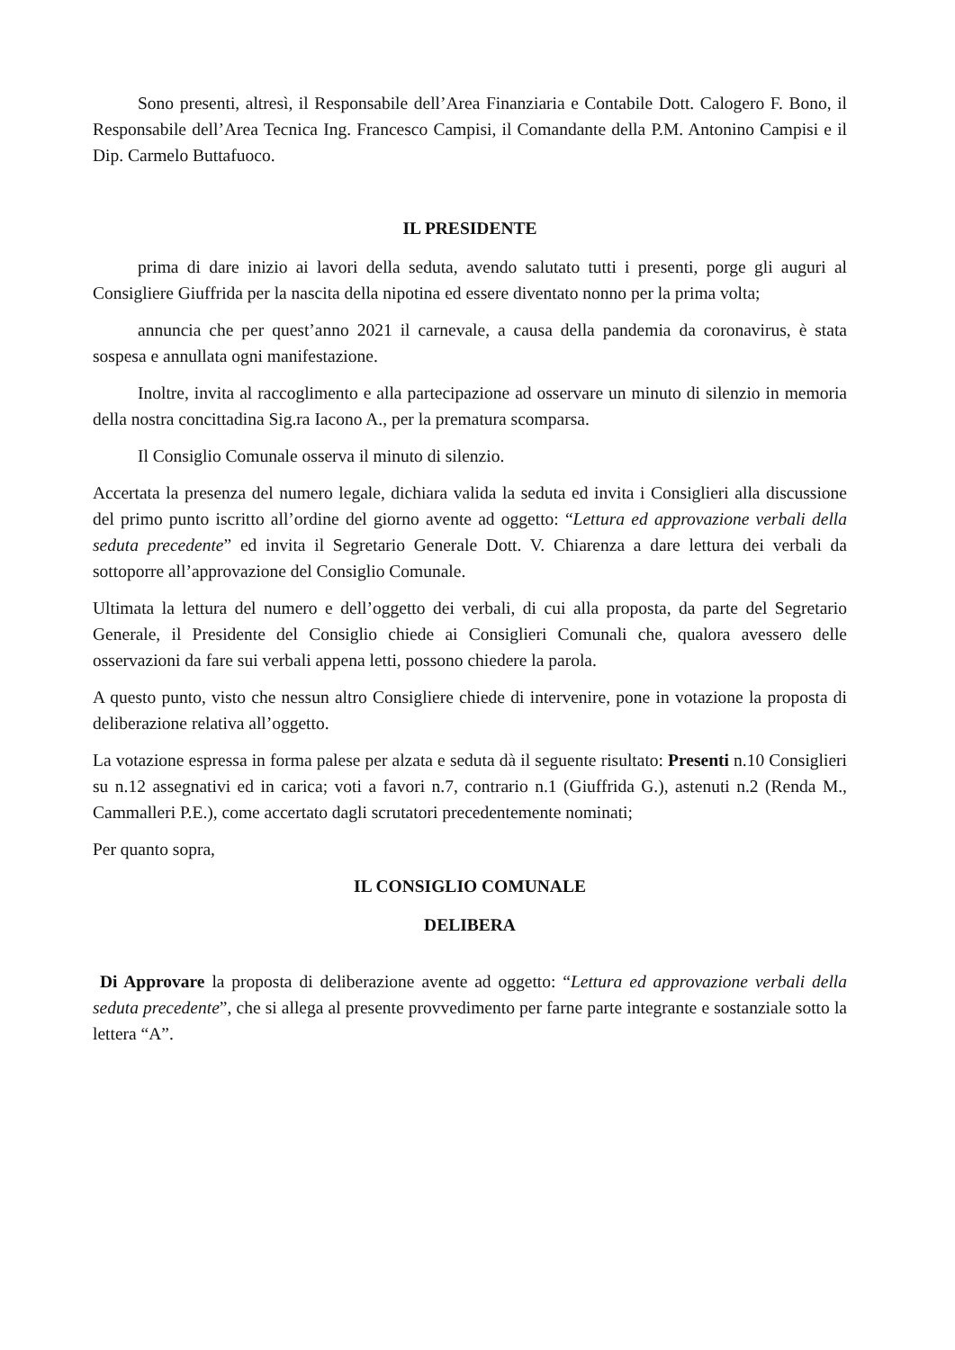Sono presenti, altresì, il Responsabile dell’Area Finanziaria e Contabile Dott. Calogero F. Bono, il Responsabile dell’Area Tecnica Ing. Francesco Campisi, il Comandante della P.M. Antonino Campisi e il Dip. Carmelo Buttafuoco.
IL PRESIDENTE
prima di dare inizio ai lavori della seduta, avendo salutato tutti i presenti, porge gli auguri al Consigliere Giuffrida per la nascita della nipotina ed essere diventato nonno per la prima volta;
annuncia che per quest’anno 2021 il carnevale, a causa della pandemia da coronavirus, è stata sospesa e annullata ogni manifestazione.
Inoltre, invita al raccoglimento e alla partecipazione ad osservare un minuto di silenzio in memoria della nostra concittadina Sig.ra Iacono A., per la prematura scomparsa.
Il Consiglio Comunale osserva il minuto di silenzio.
Accertata la presenza del numero legale, dichiara valida la seduta ed invita i Consiglieri alla discussione del primo punto iscritto all’ordine del giorno avente ad oggetto: “Lettura ed approvazione verbali della seduta precedente” ed invita il Segretario Generale Dott. V. Chiarenza a dare lettura dei verbali da sottoporre all’approvazione del Consiglio Comunale.
Ultimata la lettura del numero e dell’oggetto dei verbali, di cui alla proposta, da parte del Segretario Generale, il Presidente del Consiglio chiede ai Consiglieri Comunali che, qualora avessero delle osservazioni da fare sui verbali appena letti, possono chiedere la parola.
A questo punto, visto che nessun altro Consigliere chiede di intervenire, pone in votazione la proposta di deliberazione relativa all’oggetto.
La votazione espressa in forma palese per alzata e seduta dà il seguente risultato: Presenti n.10 Consiglieri su n.12 assegnativi ed in carica; voti a favori n.7, contrario n.1 (Giuffrida G.), astenuti n.2 (Renda M., Cammalleri P.E.), come accertato dagli scrutatori precedentemente nominati;
Per quanto sopra,
IL CONSIGLIO COMUNALE
DELIBERA
Di Approvare la proposta di deliberazione avente ad oggetto: “Lettura ed approvazione verbali della seduta precedente”, che si allega al presente provvedimento per farne parte integrante e sostanziale sotto la lettera “A”.